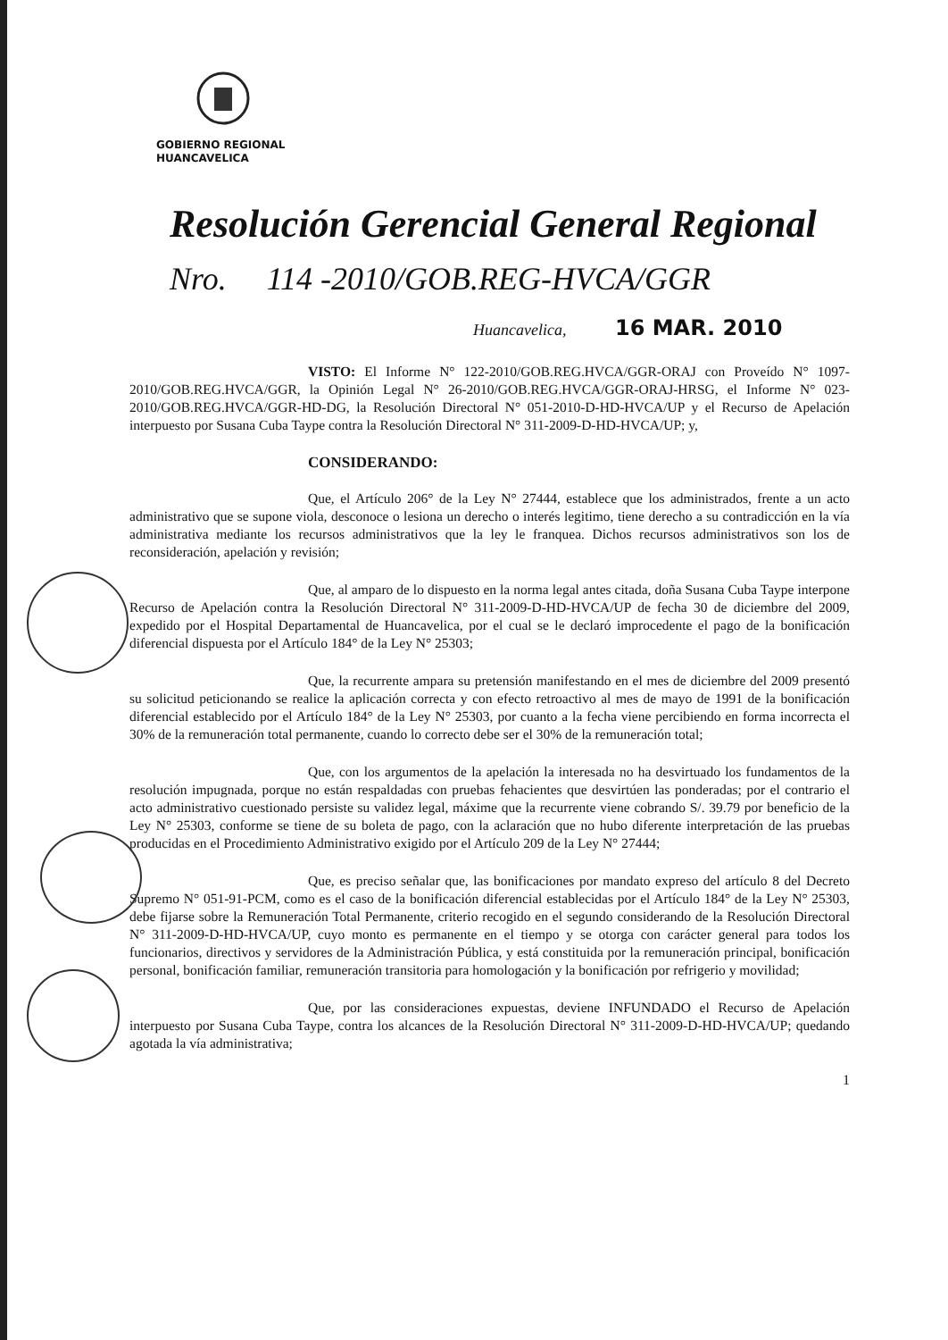GOBIERNO REGIONAL
HUANCAVELICA
Resolución Gerencial General Regional
Nro. 114 -2010/GOB.REG-HVCA/GGR
Huancavelica, 16 MAR. 2010
VISTO: El Informe N° 122-2010/GOB.REG.HVCA/GGR-ORAJ con Proveído N° 1097-2010/GOB.REG.HVCA/GGR, la Opinión Legal N° 26-2010/GOB.REG.HVCA/GGR-ORAJ-HRSG, el Informe N° 023-2010/GOB.REG.HVCA/GGR-HD-DG, la Resolución Directoral N° 051-2010-D-HD-HVCA/UP y el Recurso de Apelación interpuesto por Susana Cuba Taype contra la Resolución Directoral N° 311-2009-D-HD-HVCA/UP; y,
CONSIDERANDO:
Que, el Artículo 206° de la Ley N° 27444, establece que los administrados, frente a un acto administrativo que se supone viola, desconoce o lesiona un derecho o interés legitimo, tiene derecho a su contradicción en la vía administrativa mediante los recursos administrativos que la ley le franquea. Dichos recursos administrativos son los de reconsideración, apelación y revisión;
Que, al amparo de lo dispuesto en la norma legal antes citada, doña Susana Cuba Taype interpone Recurso de Apelación contra la Resolución Directoral N° 311-2009-D-HD-HVCA/UP de fecha 30 de diciembre del 2009, expedido por el Hospital Departamental de Huancavelica, por el cual se le declaró improcedente el pago de la bonificación diferencial dispuesta por el Artículo 184° de la Ley N° 25303;
Que, la recurrente ampara su pretensión manifestando en el mes de diciembre del 2009 presentó su solicitud peticionando se realice la aplicación correcta y con efecto retroactivo al mes de mayo de 1991 de la bonificación diferencial establecido por el Artículo 184° de la Ley N° 25303, por cuanto a la fecha viene percibiendo en forma incorrecta el 30% de la remuneración total permanente, cuando lo correcto debe ser el 30% de la remuneración total;
Que, con los argumentos de la apelación la interesada no ha desvirtuado los fundamentos de la resolución impugnada, porque no están respaldadas con pruebas fehacientes que desvirtúen las ponderadas; por el contrario el acto administrativo cuestionado persiste su validez legal, máxime que la recurrente viene cobrando S/. 39.79 por beneficio de la Ley N° 25303, conforme se tiene de su boleta de pago, con la aclaración que no hubo diferente interpretación de las pruebas producidas en el Procedimiento Administrativo exigido por el Artículo 209 de la Ley N° 27444;
Que, es preciso señalar que, las bonificaciones por mandato expreso del artículo 8 del Decreto Supremo N° 051-91-PCM, como es el caso de la bonificación diferencial establecidas por el Artículo 184° de la Ley N° 25303, debe fijarse sobre la Remuneración Total Permanente, criterio recogido en el segundo considerando de la Resolución Directoral N° 311-2009-D-HD-HVCA/UP, cuyo monto es permanente en el tiempo y se otorga con carácter general para todos los funcionarios, directivos y servidores de la Administración Pública, y está constituida por la remuneración principal, bonificación personal, bonificación familiar, remuneración transitoria para homologación y la bonificación por refrigerio y movilidad;
Que, por las consideraciones expuestas, deviene INFUNDADO el Recurso de Apelación interpuesto por Susana Cuba Taype, contra los alcances de la Resolución Directoral N° 311-2009-D-HD-HVCA/UP; quedando agotada la vía administrativa;
1